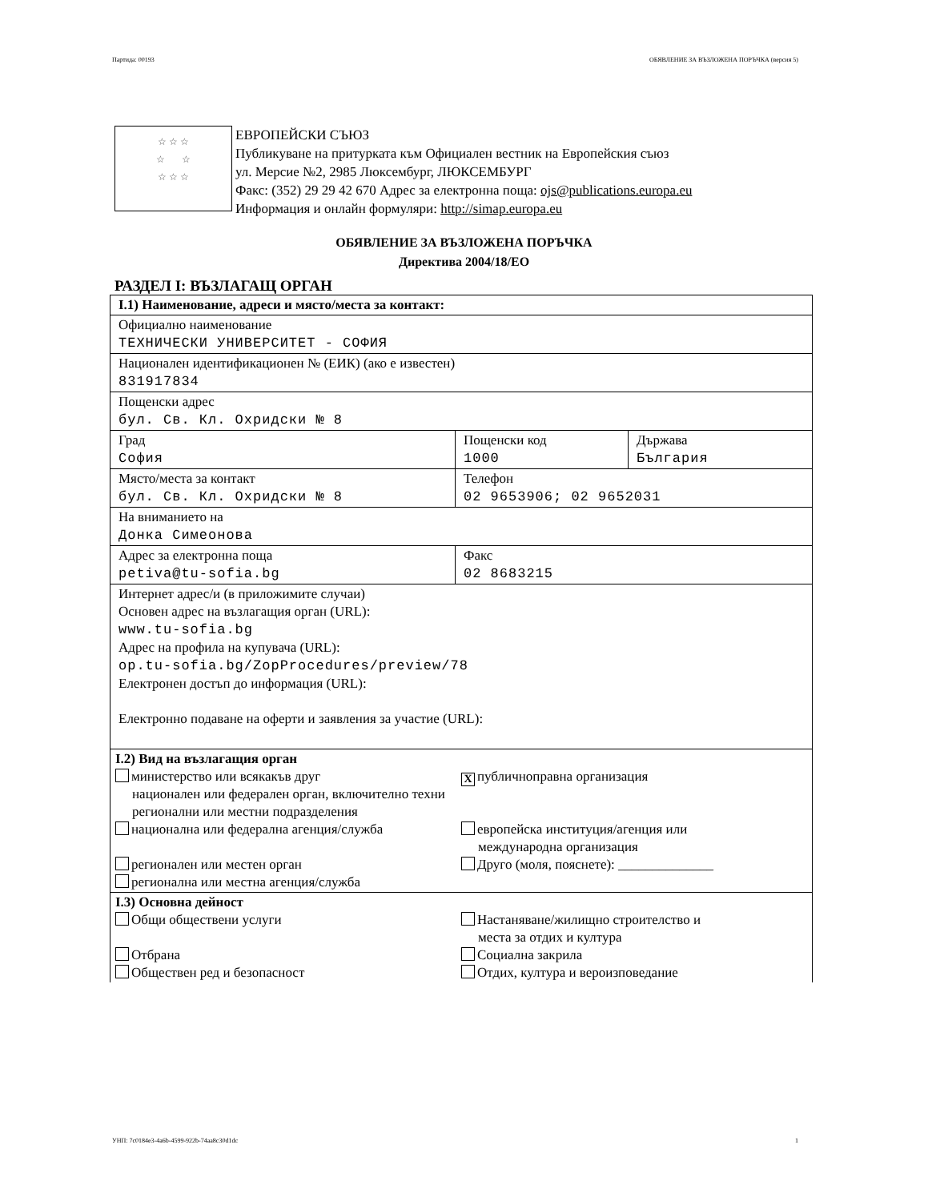Партида: 00193 ОБЯВЛЕНИЕ ЗА ВЪЗЛОЖЕНА ПОРЪЧКА (версия 5)
☆ ☆ ☆
☆ ☆
☆ ☆ ☆
ЕВРОПЕЙСКИ СЪЮЗ
Публикуване на притурката към Официален вестник на Европейския съюз
ул. Мерсие №2, 2985 Люксембург, ЛЮКСЕМБУРГ
Факс: (352) 29 29 42 670 Адрес за електронна поща: ojs@publications.europa.eu
Информация и онлайн формуляри: http://simap.europa.eu
ОБЯВЛЕНИЕ ЗА ВЪЗЛОЖЕНА ПОРЪЧКА
Директива 2004/18/ЕО
РАЗДЕЛ I: ВЪЗЛАГАЩ ОРГАН
| I.1) Наименование, адреси и място/места за контакт: | | |
| Официално наименование ТЕХНИЧЕСКИ УНИВЕРСИТЕТ - СОФИЯ | | |
| Национален идентификационен № (ЕИК) (ако е известен) 831917834 | | |
| Пощенски адрес бул. Св. Кл. Охридски № 8 | | |
| Град София | Пощенски код 1000 | Държава България |
| Място/места за контакт бул. Св. Кл. Охридски № 8 | Телефон 02 9653906; 02 9652031 | |
| На вниманието на Донка Симеонова | | |
| Адрес за електронна поща petiva@tu-sofia.bg | Факс 02 8683215 | |
| Интернет адрес/и (в приложимите случаи) Основен адрес на възлагащия орган (URL): www.tu-sofia.bg Адрес на профила на купувача (URL): op.tu-sofia.bg/ZopProcedures/preview/78 Електронен достъп до информация (URL): Електронно подаване на оферти и заявления за участие (URL): | | |
| I.2) Вид на възлагащия орган министерство или всякакъв друг национален или федерален орган, включително техни регионални или местни подразделения X публичноправна организация национална или федерална агенция/служба европейска институция/агенция или международна организация регионален или местен орган Друго (моля, пояснете): ______________ регионална или местна агенция/служба | | |
| I.3) Основна дейност Общи обществени услуги Настаняване/жилищно строителство и места за отдих и култура Отбрана Социална закрила Обществен ред и безопасност Отдих, култура и вероизповедание | | |
УНП: 7c0184e3-4a6b-4599-922b-74aa8c30d1dc 1